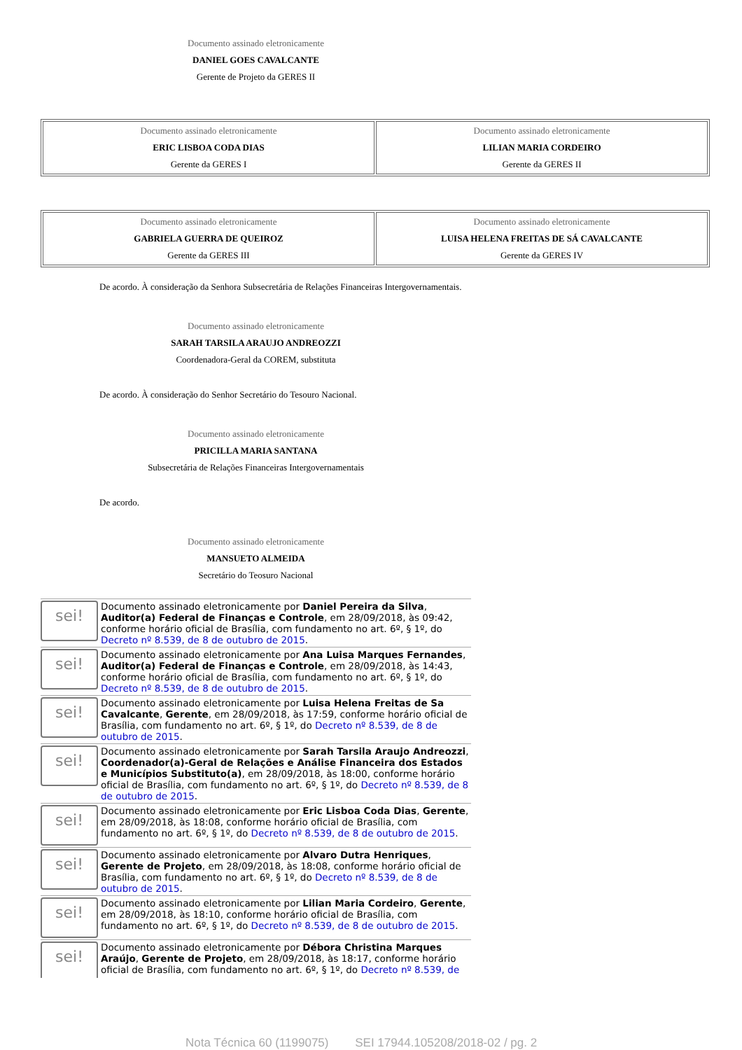Documento assinado eletronicamente
DANIEL GOES CAVALCANTE
Gerente de Projeto da GERES II
| Documento assinado eletronicamente ERIC LISBOA CODA DIAS Gerente da GERES I | Documento assinado eletronicamente LILIAN MARIA CORDEIRO Gerente da GERES II |
| Documento assinado eletronicamente GABRIELA GUERRA DE QUEIROZ Gerente da GERES III | Documento assinado eletronicamente LUISA HELENA FREITAS DE SÁ CAVALCANTE Gerente da GERES IV |
De acordo. À consideração da Senhora Subsecretária de Relações Financeiras Intergovernamentais.
Documento assinado eletronicamente
SARAH TARSILA ARAUJO ANDREOZZI
Coordenadora-Geral da COREM, substituta
De acordo. À consideração do Senhor Secretário do Tesouro Nacional.
Documento assinado eletronicamente
PRICILLA MARIA SANTANA
Subsecretária de Relações Financeiras Intergovernamentais
De acordo.
Documento assinado eletronicamente
MANSUETO ALMEIDA
Secretário do Teosuro Nacional
sei!
Documento assinado eletronicamente por Daniel Pereira da Silva, Auditor(a) Federal de Finanças e Controle, em 28/09/2018, às 09:42, conforme horário oficial de Brasília, com fundamento no art. 6º, § 1º, do Decreto nº 8.539, de 8 de outubro de 2015.
sei!
Documento assinado eletronicamente por Ana Luisa Marques Fernandes, Auditor(a) Federal de Finanças e Controle, em 28/09/2018, às 14:43, conforme horário oficial de Brasília, com fundamento no art. 6º, § 1º, do Decreto nº 8.539, de 8 de outubro de 2015.
sei!
Documento assinado eletronicamente por Luisa Helena Freitas de Sa Cavalcante, Gerente, em 28/09/2018, às 17:59, conforme horário oficial de Brasília, com fundamento no art. 6º, § 1º, do Decreto nº 8.539, de 8 de outubro de 2015.
sei!
Documento assinado eletronicamente por Sarah Tarsila Araujo Andreozzi, Coordenador(a)-Geral de Relações e Análise Financeira dos Estados e Municípios Substituto(a), em 28/09/2018, às 18:00, conforme horário oficial de Brasília, com fundamento no art. 6º, § 1º, do Decreto nº 8.539, de 8 de outubro de 2015.
sei!
Documento assinado eletronicamente por Eric Lisboa Coda Dias, Gerente, em 28/09/2018, às 18:08, conforme horário oficial de Brasília, com fundamento no art. 6º, § 1º, do Decreto nº 8.539, de 8 de outubro de 2015.
sei!
Documento assinado eletronicamente por Alvaro Dutra Henriques, Gerente de Projeto, em 28/09/2018, às 18:08, conforme horário oficial de Brasília, com fundamento no art. 6º, § 1º, do Decreto nº 8.539, de 8 de outubro de 2015.
sei!
Documento assinado eletronicamente por Lilian Maria Cordeiro, Gerente, em 28/09/2018, às 18:10, conforme horário oficial de Brasília, com fundamento no art. 6º, § 1º, do Decreto nº 8.539, de 8 de outubro de 2015.
sei!
Documento assinado eletronicamente por Débora Christina Marques Araújo, Gerente de Projeto, em 28/09/2018, às 18:17, conforme horário oficial de Brasília, com fundamento no art. 6º, § 1º, do Decreto nº 8.539, de
Nota Técnica 60 (1199075) SEI 17944.105208/2018-02 / pg. 2